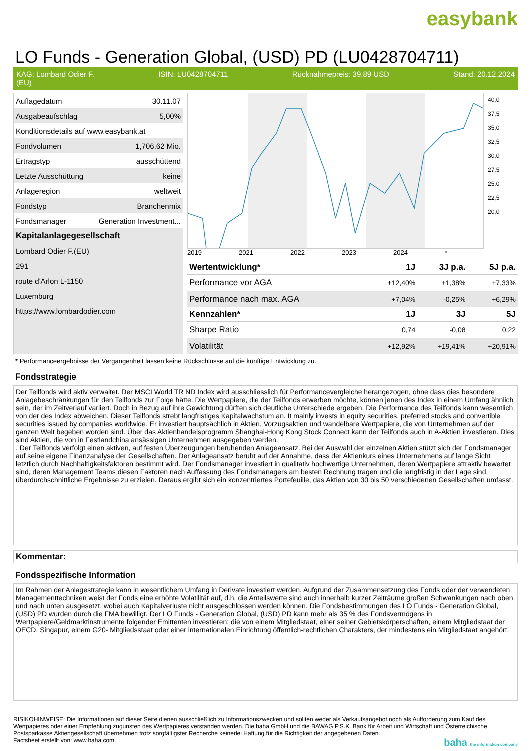easybank
LO Funds - Generation Global, (USD) PD (LU0428704711)
KAG: Lombard Odier F.
(EU) ISIN: LU0428704711 Rücknahmepreis: 39,89 USD Stand: 20.12.2024
| Auflagedatum | 30.11.07 |
| Ausgabeaufschlag | 5,00% |
| Konditionsdetails auf www.easybank.at | |
| Fondvolumen | 1,706.62 Mio. |
| Ertragstyp | ausschüttend |
| Letzte Ausschüttung | keine |
| Anlageregion | weltweit |
| Fondstyp | Branchenmix |
| Fondsmanager | Generation Investment... |
| Kapitalanlagegesellschaft | |
| Lombard Odier F.(EU) | |
| 291 | |
| route d'Arlon L-1150 | |
| Luxemburg | |
| https://www.lombardodier.com | |
40,0
37,5
35,0
32,5
30,0
27,5
25,0
22,5
20,0
2019 2021 2022 2023 2024 *
| Wertentwicklung* | 1J | 3J p.a. | 5J p.a. |
| --- | --- | --- | --- |
| Performance vor AGA | +12,40% | +1,38% | +7,33% |
| Performance nach max. AGA | +7,04% | -0,25% | +6,29% |
| Kennzahlen* | 1J | 3J | 5J |
| Sharpe Ratio | 0,74 | -0,08 | 0,22 |
| Volatilität | +12,92% | +19,41% | +20,91% |
* Performanceergebnisse der Vergangenheit lassen keine Rückschlüsse auf die künftige Entwicklung zu.
Fondsstrategie
Der Teilfonds wird aktiv verwaltet. Der MSCI World TR ND Index wird ausschliesslich für Performancevergleiche herangezogen, ohne dass dies besondere Anlagebeschränkungen für den Teilfonds zur Folge hätte. Die Wertpapiere, die der Teilfonds erwerben möchte, können jenen des Index in einem Umfang ähnlich sein, der im Zeitverlauf variiert. Doch in Bezug auf ihre Gewichtung dürften sich deutliche Unterschiede ergeben. Die Performance des Teilfonds kann wesentlich von der des Index abweichen. Dieser Teilfonds strebt langfristiges Kapitalwachstum an. It mainly invests in equity securities, preferred stocks and convertible securities issued by companies worldwide. Er investiert hauptsächlich in Aktien, Vorzugsaktien und wandelbare Wertpapiere, die von Unternehmen auf der ganzen Welt begeben worden sind. Über das Aktienhandelsprogramm Shanghai-Hong Kong Stock Connect kann der Teilfonds auch in A-Aktien investieren. Dies sind Aktien, die von in Festlandchina ansässigen Unternehmen ausgegeben werden.
. Der Teilfonds verfolgt einen aktiven, auf festen Überzeugungen beruhenden Anlageansatz. Bei der Auswahl der einzelnen Aktien stützt sich der Fondsmanager auf seine eigene Finanzanalyse der Gesellschaften. Der Anlageansatz beruht auf der Annahme, dass der Aktienkurs eines Unternehmens auf lange Sicht letztlich durch Nachhaltigkeitsfaktoren bestimmt wird. Der Fondsmanager investiert in qualitativ hochwertige Unternehmen, deren Wertpapiere attraktiv bewertet sind, deren Management Teams diesen Faktoren nach Auffassung des Fondsmanagers am besten Rechnung tragen und die langfristig in der Lage sind, überdurchschnittliche Ergebnisse zu erzielen. Daraus ergibt sich ein konzentriertes Portefeuille, das Aktien von 30 bis 50 verschiedenen Gesellschaften umfasst.
Kommentar:
Fondsspezifische Information
Im Rahmen der Anlagestrategie kann in wesentlichem Umfang in Derivate investiert werden. Aufgrund der Zusammensetzung des Fonds oder der verwendeten Managementtechniken weist der Fonds eine erhöhte Volatilität auf, d.h. die Anteilswerte sind auch innerhalb kurzer Zeiträume großen Schwankungen nach oben und nach unten ausgesetzt, wobei auch Kapitalverluste nicht ausgeschlossen werden können. Die Fondsbestimmungen des LO Funds - Generation Global, (USD) PD wurden durch die FMA bewilligt. Der LO Funds - Generation Global, (USD) PD kann mehr als 35 % des Fondsvermögens in Wertpapiere/Geldmarktinstrumente folgender Emittenten investieren: die von einem Mitgliedstaat, einer seiner Gebietskörperschaften, einem Mitgliedstaat der OECD, Singapur, einem G20- Mitgliedsstaat oder einer internationalen Einrichtung öffentlich-rechtlichen Charakters, der mindestens ein Mitgliedstaat angehört.
RISIKOHINWEISE: Die Informationen auf dieser Seite dienen ausschließlich zu Informationszwecken und sollten weder als Verkaufsangebot noch als Aufforderung zum Kauf des Wertpapieres oder einer Empfehlung zugunsten des Wertpapieres verstanden werden. Die baha GmbH und die BAWAG P.S.K. Bank für Arbeit und Wirtschaft und Österreichische Postsparkasse Aktiengesellschaft übernehmen trotz sorgfältigster Recherche keinerlei Haftung für die Richtigkeit der angegebenen Daten.
Factsheet erstellt von: www.baha.com baha the information company